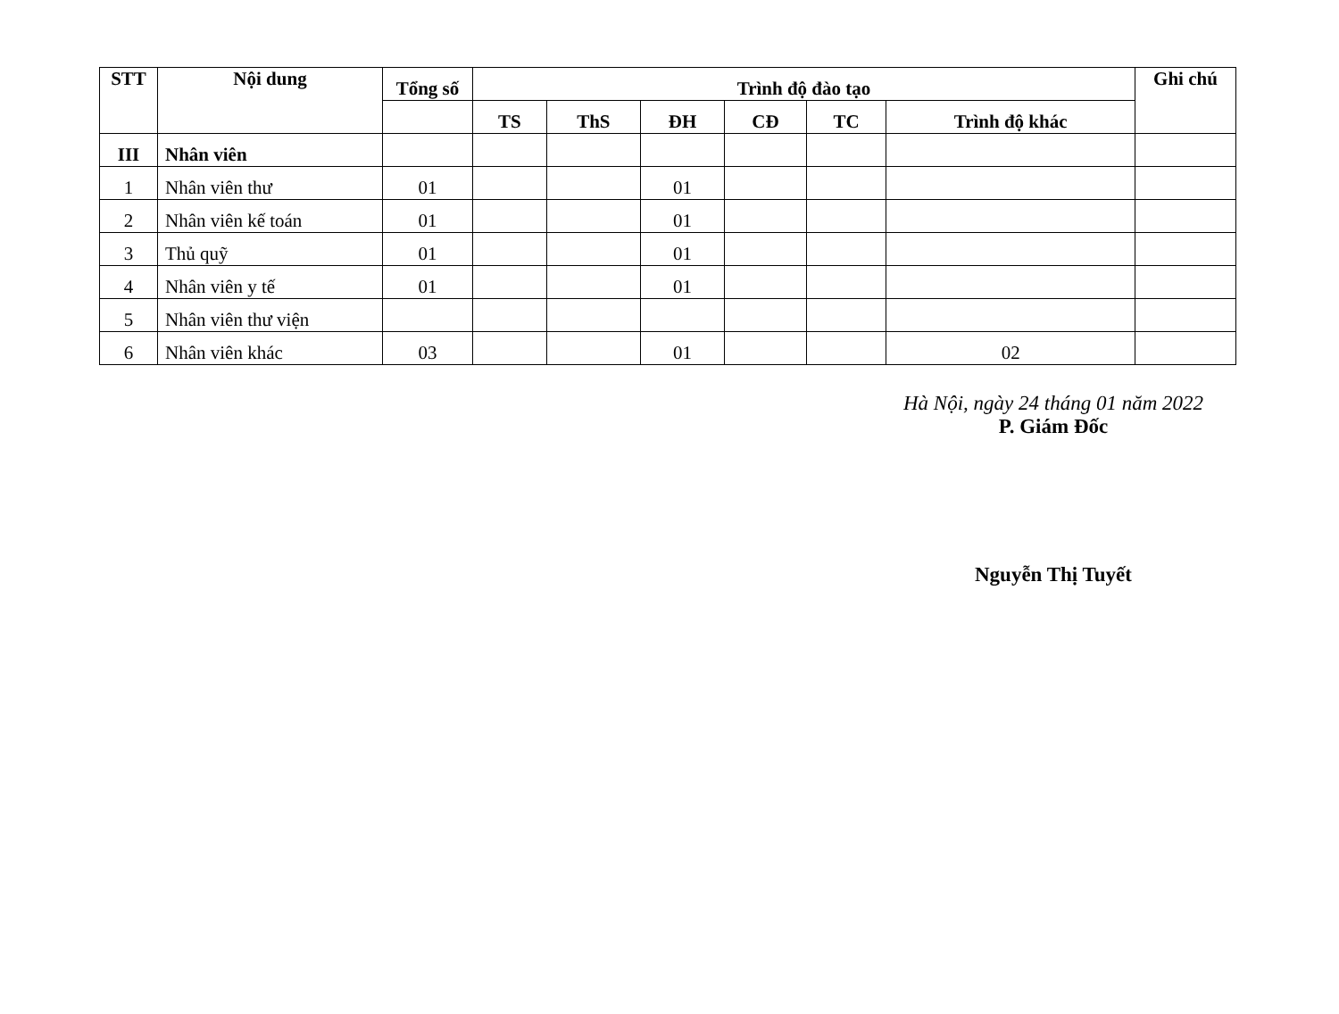| STT | Nội dung | Tổng số | Trình độ đào tạo | | | | | | Ghi chú |
| --- | --- | --- | --- | --- | --- | --- | --- | --- | --- |
| | | | TS | ThS | ĐH | CĐ | TC | Trình độ khác | |
| III | Nhân viên | | | | | | | | |
| 1 | Nhân viên thư | 01 | | | 01 | | | | |
| 2 | Nhân viên kế toán | 01 | | | 01 | | | | |
| 3 | Thủ quỹ | 01 | | | 01 | | | | |
| 4 | Nhân viên y tế | 01 | | | 01 | | | | |
| 5 | Nhân viên thư viện | | | | | | | | |
| 6 | Nhân viên khác | 03 | | | 01 | | | 02 | |
Hà Nội, ngày 24 tháng 01 năm 2022
P. Giám Đốc
Nguyễn Thị Tuyết